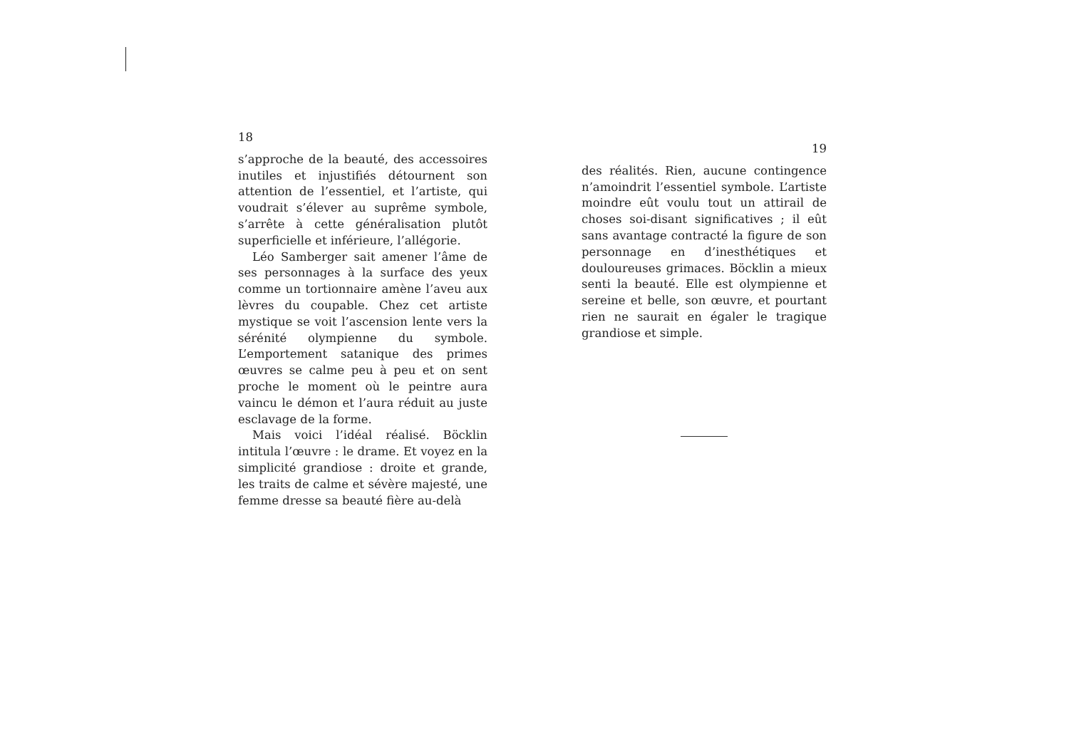18
s’approche de la beauté, des accessoires inutiles et injustifiés détournent son attention de l’essentiel, et l’artiste, qui voudrait s’élever au suprême symbole, s’arrête à cette généralisation plutôt superficielle et inférieure, l’allégorie.
Léo Samberger sait amener l’âme de ses personnages à la surface des yeux comme un tortionnaire amène l’aveu aux lèvres du coupable. Chez cet artiste mystique se voit l’ascension lente vers la sérénité olympienne du symbole. L’emportement satanique des primes œuvres se calme peu à peu et on sent proche le moment où le peintre aura vaincu le démon et l’aura réduit au juste esclavage de la forme.
Mais voici l’idéal réalisé. Böcklin intitula l’œuvre : le drame. Et voyez en la simplicité grandiose : droite et grande, les traits de calme et sévère majesté, une femme dresse sa beauté fière au-delà
19
des réalités. Rien, aucune contingence n’amoindrit l’essentiel symbole. L’artiste moindre eût voulu tout un attirail de choses soi-disant significatives ; il eût sans avantage contracté la figure de son personnage en d’inesthétiques et douloureuses grimaces. Böcklin a mieux senti la beauté. Elle est olympienne et sereine et belle, son œuvre, et pourtant rien ne saurait en égaler le tragique grandiose et simple.